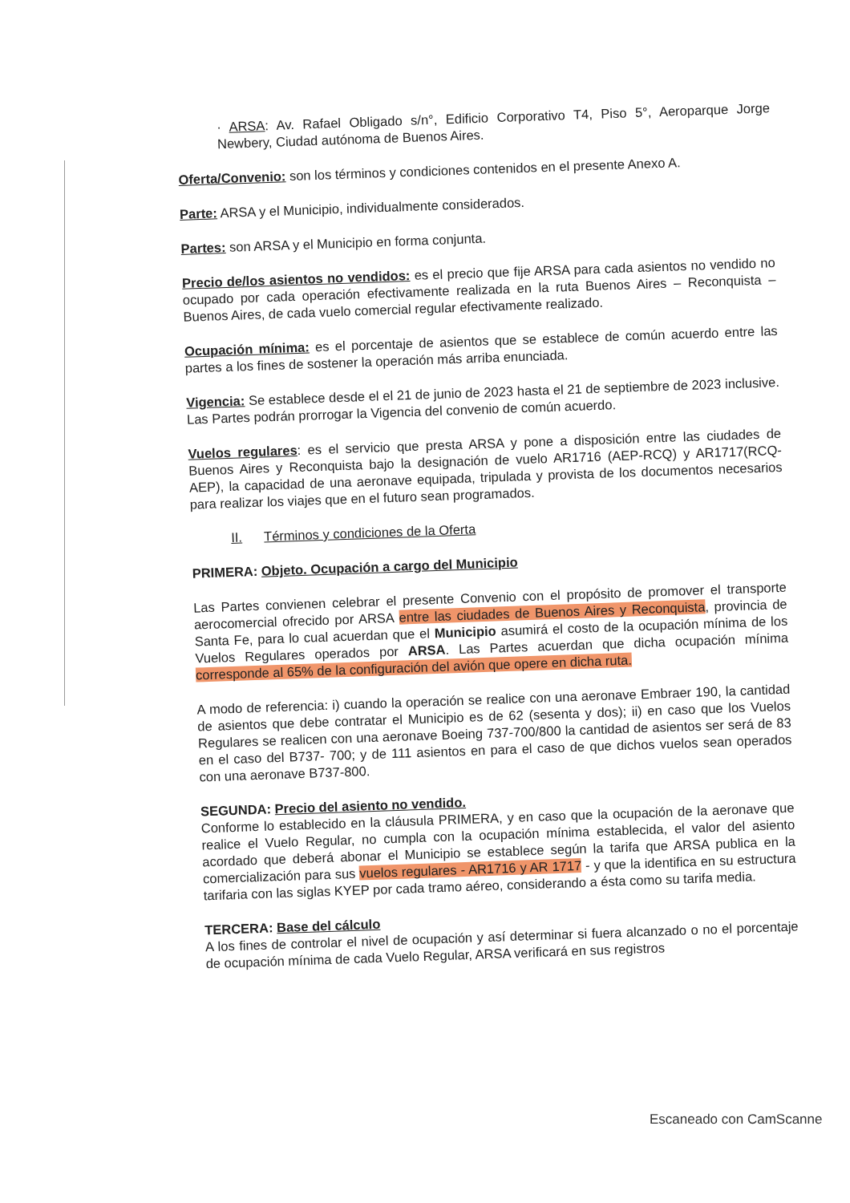· ARSA: Av. Rafael Obligado s/n°, Edificio Corporativo T4, Piso 5°, Aeroparque Jorge Newbery, Ciudad autónoma de Buenos Aires.
Oferta/Convenio: son los términos y condiciones contenidos en el presente Anexo A.
Parte: ARSA y el Municipio, individualmente considerados.
Partes: son ARSA y el Municipio en forma conjunta.
Precio de/los asientos no vendidos: es el precio que fije ARSA para cada asientos no vendido no ocupado por cada operación efectivamente realizada en la ruta Buenos Aires – Reconquista – Buenos Aires, de cada vuelo comercial regular efectivamente realizado.
Ocupación mínima: es el porcentaje de asientos que se establece de común acuerdo entre las partes a los fines de sostener la operación más arriba enunciada.
Vigencia: Se establece desde el el 21 de junio de 2023 hasta el 21 de septiembre de 2023 inclusive. Las Partes podrán prorrogar la Vigencia del convenio de común acuerdo.
Vuelos regulares: es el servicio que presta ARSA y pone a disposición entre las ciudades de Buenos Aires y Reconquista bajo la designación de vuelo AR1716 (AEP-RCQ) y AR1717(RCQ-AEP), la capacidad de una aeronave equipada, tripulada y provista de los documentos necesarios para realizar los viajes que en el futuro sean programados.
II. Términos y condiciones de la Oferta
PRIMERA: Objeto. Ocupación a cargo del Municipio
Las Partes convienen celebrar el presente Convenio con el propósito de promover el transporte aerocomercial ofrecido por ARSA entre las ciudades de Buenos Aires y Reconquista, provincia de Santa Fe, para lo cual acuerdan que el Municipio asumirá el costo de la ocupación mínima de los Vuelos Regulares operados por ARSA. Las Partes acuerdan que dicha ocupación mínima corresponde al 65% de la configuración del avión que opere en dicha ruta.
A modo de referencia: i) cuando la operación se realice con una aeronave Embraer 190, la cantidad de asientos que debe contratar el Municipio es de 62 (sesenta y dos); ii) en caso que los Vuelos Regulares se realicen con una aeronave Boeing 737-700/800 la cantidad de asientos ser será de 83 en el caso del B737- 700; y de 111 asientos en para el caso de que dichos vuelos sean operados con una aeronave B737-800.
SEGUNDA: Precio del asiento no vendido.
Conforme lo establecido en la cláusula PRIMERA, y en caso que la ocupación de la aeronave que realice el Vuelo Regular, no cumpla con la ocupación mínima establecida, el valor del asiento acordado que deberá abonar el Municipio se establece según la tarifa que ARSA publica en la comercialización para sus vuelos regulares - AR1716 y AR 1717 - y que la identifica en su estructura tarifaria con las siglas KYEP por cada tramo aéreo, considerando a ésta como su tarifa media.
TERCERA: Base del cálculo
A los fines de controlar el nivel de ocupación y así determinar si fuera alcanzado o no el porcentaje de ocupación mínima de cada Vuelo Regular, ARSA verificará en sus registros
Escaneado con CamScanne